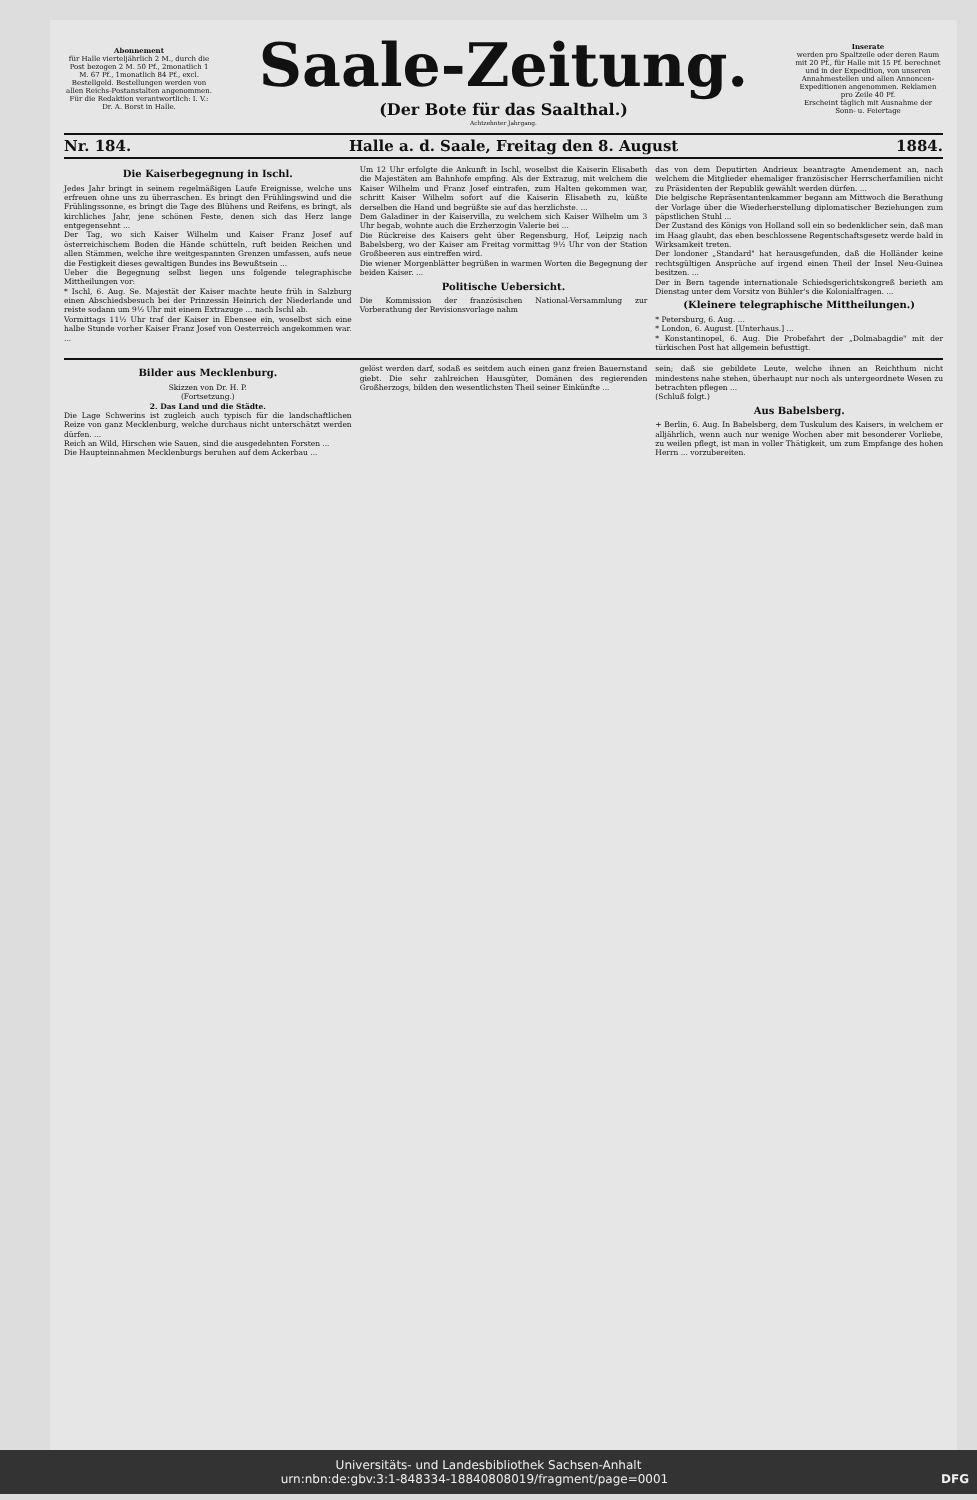Abonnement
für Halle vierteljährlich 2 M., durch die Post bezogen 2 M. 50 Pf., 2monatlich 1 M. 67 Pf., 1monatlich 84 Pf., excl. Bestellgeld. Bestellungen werden von allen Reichs-Postanstalten angenommen.
Für die Redaktion verantwortlich: I. V.: Dr. A. Borst in Halle.
Saale-Zeitung.
(Der Bote für das Saalthal.)
Achtzehnter Jahrgang.
Inserate
werden pro Spaltzeile oder deren Raum mit 20 Pf., für Halle mit 15 Pf. berechnet und in der Expedition, von unseren Annahmestellen und allen Annoncen-Expeditionen angenommen. Reklamen pro Zeile 40 Pf.
Erscheint täglich mit Ausnahme der Sonn- u. Feiertage
Nr. 184. Halle a. d. Saale, Freitag den 8. August 1884.
Die Kaiserbegegnung in Ischl.
Jedes Jahr bringt in seinem regelmäßigen Laufe Ereignisse, welche uns erfreuen ohne uns zu überraschen. Es bringt den Frühlingswind und die Frühlingssonne, es bringt die Tage des Blühens und Reifens, es bringt, als kirchliches Jahr, jene schönen Feste, denen sich das Herz lange entgegensehnt ...
Der Tag, wo sich Kaiser Wilhelm und Kaiser Franz Josef auf österreichischem Boden die Hände schütteln, ruft beiden Reichen und allen Stämmen, welche ihre weitgespannten Grenzen umfassen, aufs neue die Festigkeit dieses gewaltigen Bundes ins Bewußtsein ...
Ueber die Begegnung selbst liegen uns folgende telegraphische Mittheilungen vor:
* Ischl, 6. Aug. Se. Majestät der Kaiser machte heute früh in Salzburg einen Abschiedsbesuch bei der Prinzessin Heinrich der Niederlande und reiste sodann um 9½ Uhr mit einem Extrazuge ... nach Ischl ab.
Vormittags 11½ Uhr traf der Kaiser in Ebensee ein, woselbst sich eine halbe Stunde vorher Kaiser Franz Josef von Oesterreich angekommen war. ...
Um 12 Uhr erfolgte die Ankunft in Ischl, woselbst die Kaiserin Elisabeth die Majestäten am Bahnhofe empfing. Als der Extrazug, mit welchem die Kaiser Wilhelm und Franz Josef eintrafen, zum Halten gekommen war, schritt Kaiser Wilhelm sofort auf die Kaiserin Elisabeth zu, küßte derselben die Hand und begrüßte sie auf das herzlichste. ...
Dem Galadiner in der Kaiservilla, zu welchem sich Kaiser Wilhelm um 3 Uhr begab, wohnte auch die Erzherzogin Valerie bei ...
Die Rückreise des Kaisers geht über Regensburg, Hof, Leipzig nach Babelsberg, wo der Kaiser am Freitag vormittag 9½ Uhr von der Station Großbeeren aus eintreffen wird.
Die wiener Morgenblätter begrüßen in warmen Worten die Begegnung der beiden Kaiser. ...
Politische Uebersicht.
Die Kommission der französischen National-Versammlung zur Vorberathung der Revisionsvorlage nahm
das von dem Deputirten Andrieux beantragte Amendement an, nach welchem die Mitglieder ehemaliger französischer Herrscherfamilien nicht zu Präsidenten der Republik gewählt werden dürfen. ...
Die belgische Repräsentantenkammer begann am Mittwoch die Berathung der Vorlage über die Wiederherstellung diplomatischer Beziehungen zum päpstlichen Stuhl ...
Der Zustand des Königs von Holland soll ein so bedenklicher sein, daß man im Haag glaubt, das eben beschlossene Regentschaftsgesetz werde bald in Wirksamkeit treten.
Der londoner „Standard" hat herausgefunden, daß die Holländer keine rechtsgültigen Ansprüche auf irgend einen Theil der Insel Neu-Guinea besitzen. ...
Der in Bern tagende internationale Schiedsgerichtskongreß berieth am Dienstag unter dem Vorsitz von Bühler's die Kolonialfragen. ...
(Kleinere telegraphische Mittheilungen.)
* Petersburg, 6. Aug. ...
* London, 6. August. [Unterhaus.] ...
* Konstantinopel, 6. Aug. Die Probefahrt der „Dolmabagdie" mit der türkischen Post hat allgemein befusttigt.
Bilder aus Mecklenburg.
Skizzen von Dr. H. P.
(Fortsetzung.)
2. Das Land und die Städte.Die Lage Schwerins ist zugleich auch typisch für die landschaftlichen Reize von ganz Mecklenburg, welche durchaus nicht unterschätzt werden dürfen. ...
Reich an Wild, Hirschen wie Sauen, sind die ausgedehnten Forsten ...
Die Haupteinnahmen Mecklenburgs beruhen auf dem Ackerbau ...
gelöst werden darf, sodaß es seitdem auch einen ganz freien Bauernstand giebt. Die sehr zahlreichen Hausgüter, Domänen des regierenden Großherzogs, bilden den wesentlichsten Theil seiner Einkünfte ...
sein; daß sie gebildete Leute, welche ihnen an Reichthum nicht mindestens nahe stehen, überhaupt nur noch als untergeordnete Wesen zu betrachten pflegen ...
(Schluß folgt.)
Aus Babelsberg.
+ Berlin, 6. Aug. In Babelsberg, dem Tuskulum des Kaisers, in welchem er alljährlich, wenn auch nur wenige Wochen aber mit besonderer Vorliebe, zu weilen pflegt, ist man in voller Thätigkeit, um zum Empfange des hohen Herrn ... vorzubereiten.
Universitäts- und Landesbibliothek Sachsen-Anhalt
urn:nbn:de:gbv:3:1-848334-18840808019/fragment/page=0001 DFG